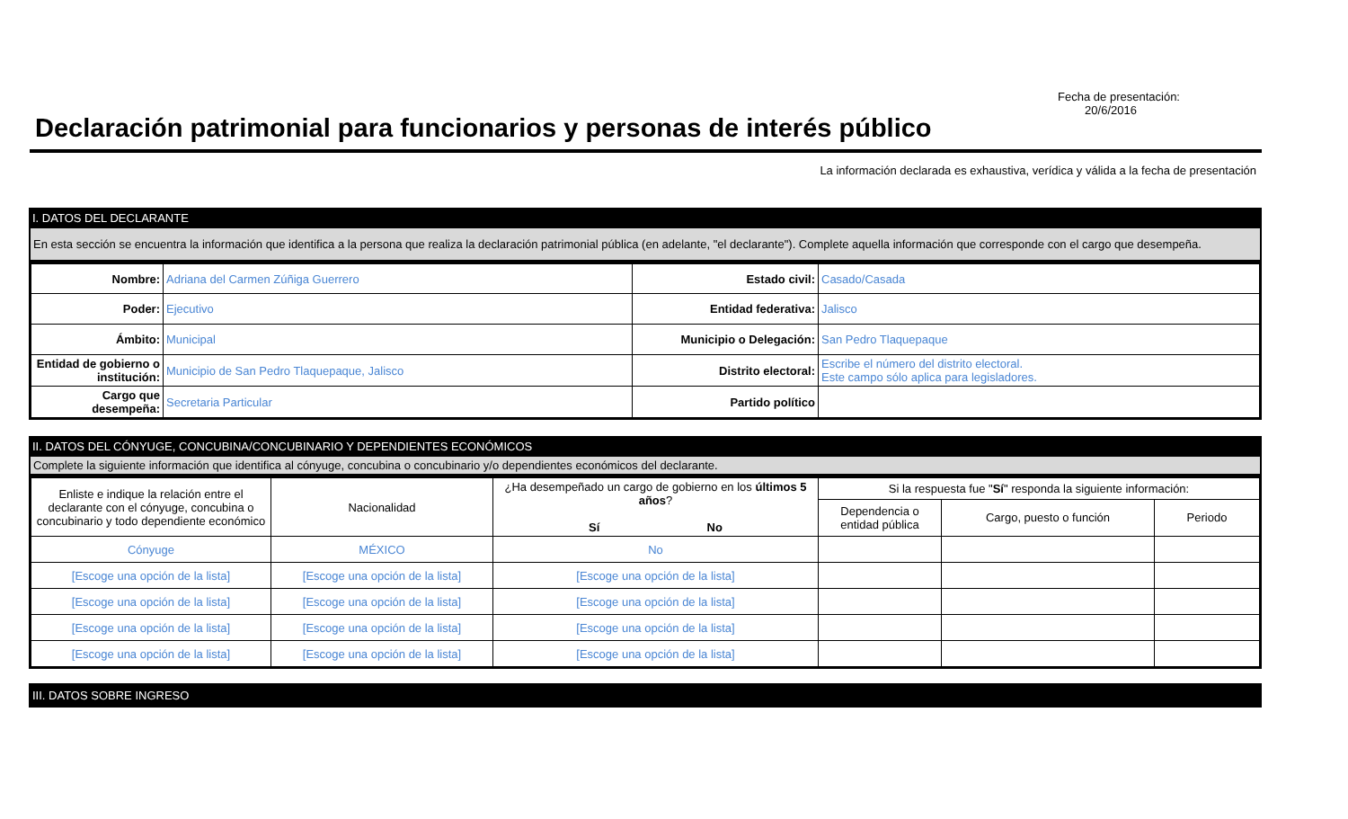Declaración patrimonial para funcionarios y personas de interés público
Fecha de presentación: 20/6/2016
La información declarada es exhaustiva, verídica y válida a la fecha de presentación
I. DATOS DEL DECLARANTE
En esta sección se encuentra la información que identifica a la persona que realiza la declaración patrimonial pública (en adelante, "el declarante"). Complete aquella información que corresponde con el cargo que desempeña.
| Nombre: | Adriana del Carmen Zúñiga Guerrero | Estado civil: | Casado/Casada |
| Poder: | Ejecutivo | Entidad federativa: | Jalisco |
| Ámbito: | Municipal | Municipio o Delegación: | San Pedro Tlaquepaque |
| Entidad de gobierno o institución: | Municipio de San Pedro Tlaquepaque, Jalisco | Distrito electoral: | Escribe el número del distrito electoral. Este campo sólo aplica para legisladores. |
| Cargo que desempeña: | Secretaria Particular | Partido político | |
II. DATOS DEL CÓNYUGE, CONCUBINA/CONCUBINARIO Y DEPENDIENTES ECONÓMICOS
Complete la siguiente información que identifica al cónyuge, concubina o concubinario y/o dependientes económicos del declarante.
| Enliste e indique la relación entre el declarante con el cónyuge, concubina o concubinario y todo dependiente económico | Nacionalidad | ¿Ha desempeñado un cargo de gobierno en los últimos 5 años ? Sí No | Si la respuesta fue " Sí " responda la siguiente información: | | |
| --- | --- | --- | --- | --- | --- |
| | | | Dependencia o entidad pública | Cargo, puesto o función | Periodo |
| Cónyuge | MÉXICO | No | | | |
| [Escoge una opción de la lista] | [Escoge una opción de la lista] | [Escoge una opción de la lista] | | | |
| [Escoge una opción de la lista] | [Escoge una opción de la lista] | [Escoge una opción de la lista] | | | |
| [Escoge una opción de la lista] | [Escoge una opción de la lista] | [Escoge una opción de la lista] | | | |
| [Escoge una opción de la lista] | [Escoge una opción de la lista] | [Escoge una opción de la lista] | | | |
III. DATOS SOBRE INGRESO